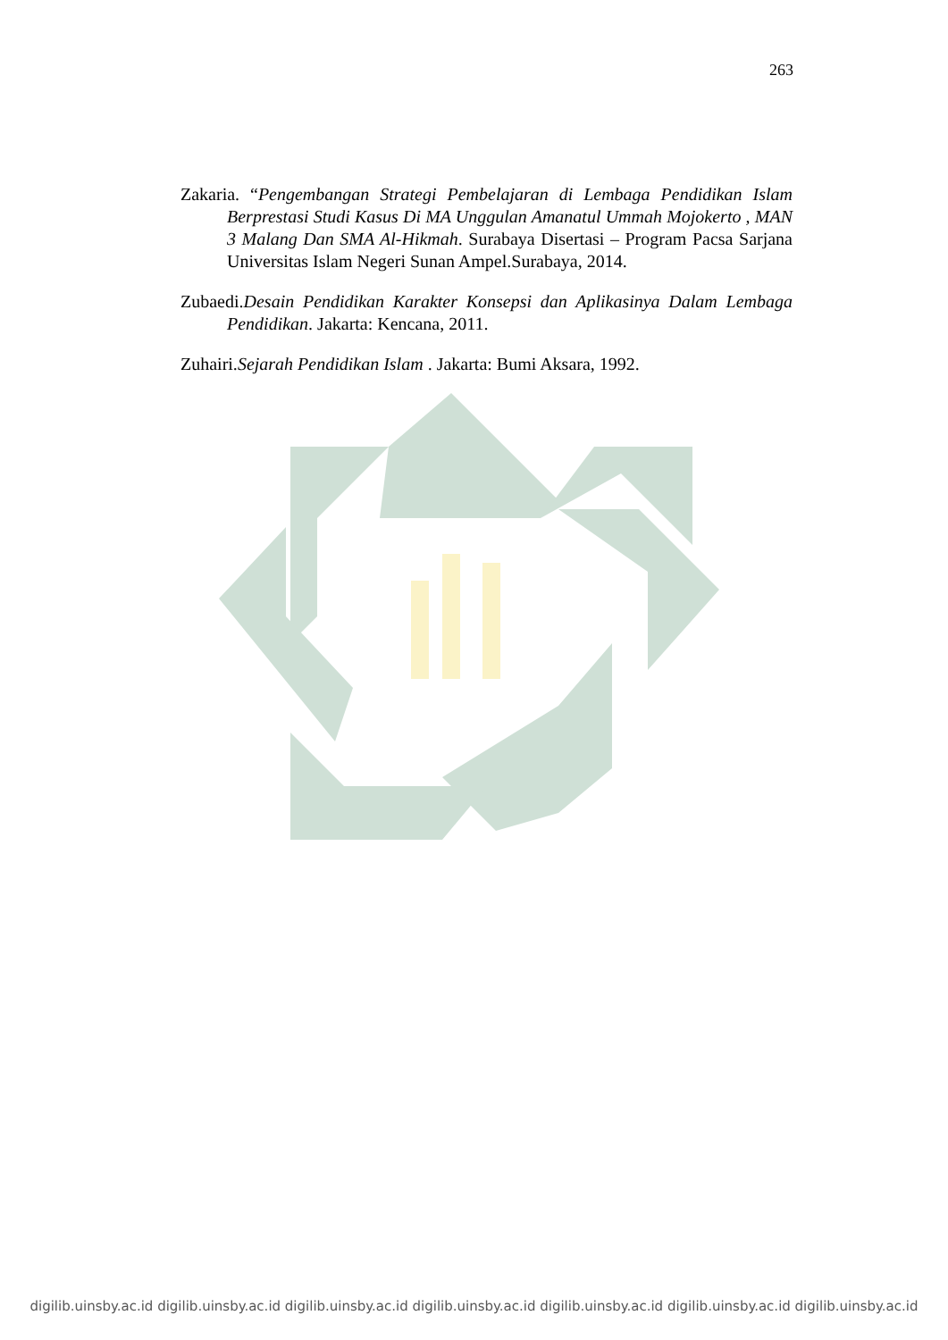263
Zakaria. “Pengembangan Strategi Pembelajaran di Lembaga Pendidikan Islam Berprestasi Studi Kasus Di MA Unggulan Amanatul Ummah Mojokerto , MAN 3 Malang Dan SMA Al-Hikmah. Surabaya Disertasi – Program Pacsa Sarjana Universitas Islam Negeri Sunan Ampel.Surabaya, 2014.
Zubaedi.Desain Pendidikan Karakter Konsepsi dan Aplikasinya Dalam Lembaga Pendidikan. Jakarta: Kencana, 2011.
Zuhairi.Sejarah Pendidikan Islam . Jakarta: Bumi Aksara, 1992.
digilib.uinsby.ac.id digilib.uinsby.ac.id digilib.uinsby.ac.id digilib.uinsby.ac.id digilib.uinsby.ac.id digilib.uinsby.ac.id digilib.uinsby.ac.id